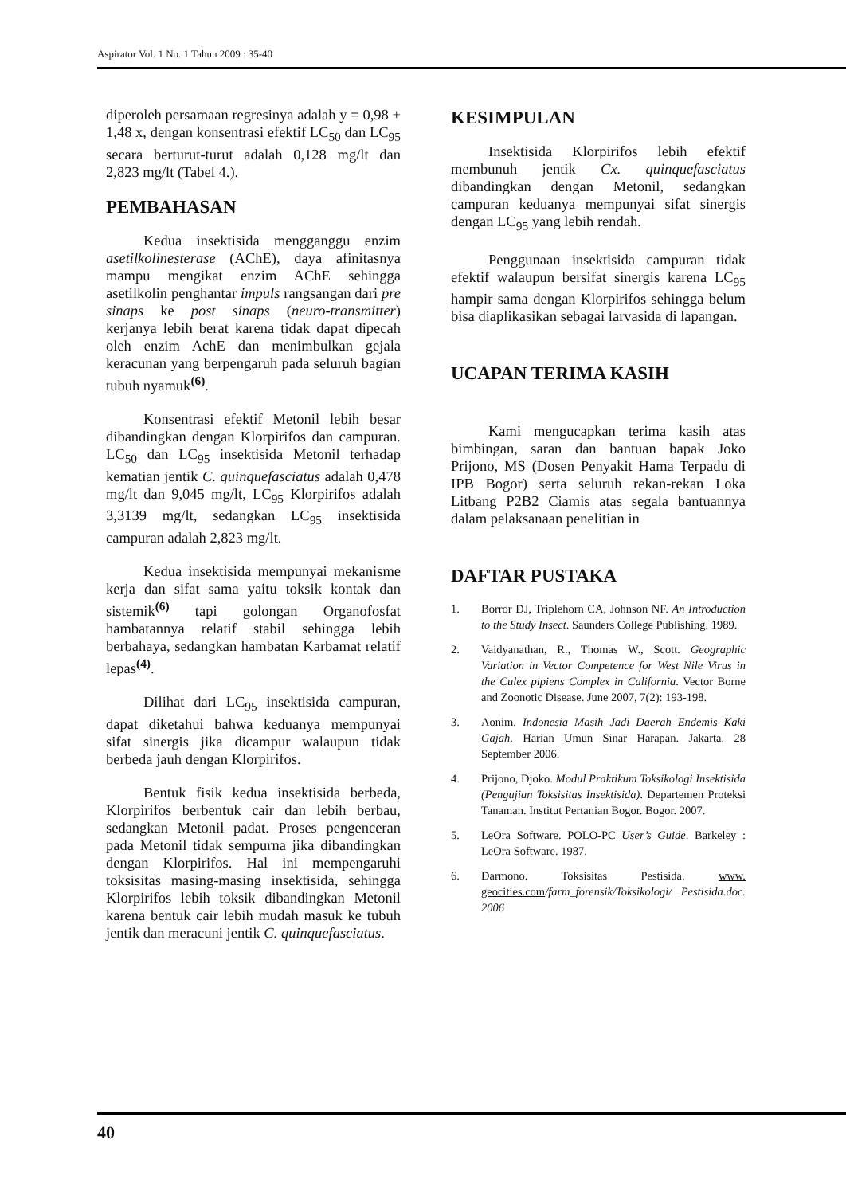Aspirator Vol. 1 No. 1 Tahun 2009 : 35-40
diperoleh persamaan regresinya adalah y = 0,98 + 1,48 x, dengan konsentrasi efektif LC<sub>50</sub> dan LC<sub>95</sub> secara berturut-turut adalah 0,128 mg/lt dan 2,823 mg/lt (Tabel 4.).
PEMBAHASAN
Kedua insektisida mengganggu enzim asetilkolinesterase (AChE), daya afinitasnya mampu mengikat enzim AChE sehingga asetilkolin penghantar impuls rangsangan dari pre sinaps ke post sinaps (neuro-transmitter) kerjanya lebih berat karena tidak dapat dipecah oleh enzim AchE dan menimbulkan gejala keracunan yang berpengaruh pada seluruh bagian tubuh nyamuk<sup>(6)</sup>.
Konsentrasi efektif Metonil lebih besar dibandingkan dengan Klorpirifos dan campuran. LC<sub>50</sub> dan LC<sub>95</sub> insektisida Metonil terhadap kematian jentik C. quinquefasciatus adalah 0,478 mg/lt dan 9,045 mg/lt, LC<sub>95</sub> Klorpirifos adalah 3,3139 mg/lt, sedangkan LC<sub>95</sub> insektisida campuran adalah 2,823 mg/lt.
Kedua insektisida mempunyai mekanisme kerja dan sifat sama yaitu toksik kontak dan sistemik<sup>(6)</sup> tapi golongan Organofosfat hambatannya relatif stabil sehingga lebih berbahaya, sedangkan hambatan Karbamat relatif lepas<sup>(4)</sup>.
Dilihat dari LC<sub>95</sub> insektisida campuran, dapat diketahui bahwa keduanya mempunyai sifat sinergis jika dicampur walaupun tidak berbeda jauh dengan Klorpirifos.
Bentuk fisik kedua insektisida berbeda, Klorpirifos berbentuk cair dan lebih berbau, sedangkan Metonil padat. Proses pengenceran pada Metonil tidak sempurna jika dibandingkan dengan Klorpirifos. Hal ini mempengaruhi toksisitas masing-masing insektisida, sehingga Klorpirifos lebih toksik dibandingkan Metonil karena bentuk cair lebih mudah masuk ke tubuh jentik dan meracuni jentik C. quinquefasciatus.
KESIMPULAN
Insektisida Klorpirifos lebih efektif membunuh jentik Cx. quinquefasciatus dibandingkan dengan Metonil, sedangkan campuran keduanya mempunyai sifat sinergis dengan LC<sub>95</sub> yang lebih rendah.
Penggunaan insektisida campuran tidak efektif walaupun bersifat sinergis karena LC<sub>95</sub> hampir sama dengan Klorpirifos sehingga belum bisa diaplikasikan sebagai larvasida di lapangan.
UCAPAN TERIMA KASIH
Kami mengucapkan terima kasih atas bimbingan, saran dan bantuan bapak Joko Prijono, MS (Dosen Penyakit Hama Terpadu di IPB Bogor) serta seluruh rekan-rekan Loka Litbang P2B2 Ciamis atas segala bantuannya dalam pelaksanaan penelitian in
DAFTAR PUSTAKA
1. Borror DJ, Triplehorn CA, Johnson NF. An Introduction to the Study Insect. Saunders College Publishing. 1989.
2. Vaidyanathan, R., Thomas W., Scott. Geographic Variation in Vector Competence for West Nile Virus in the Culex pipiens Complex in California. Vector Borne and Zoonotic Disease. June 2007, 7(2): 193-198.
3. Aonim. Indonesia Masih Jadi Daerah Endemis Kaki Gajah. Harian Umun Sinar Harapan. Jakarta. 28 September 2006.
4. Prijono, Djoko. Modul Praktikum Toksikologi Insektisida (Pengujian Toksisitas Insektisida). Departemen Proteksi Tanaman. Institut Pertanian Bogor. Bogor. 2007.
5. LeOra Software. POLO-PC User’s Guide. Barkeley : LeOra Software. 1987.
6. Darmono. Toksisitas Pestisida. www. geocities.com/farm_forensik/Toksikologi/ Pestisida.doc. 2006
40